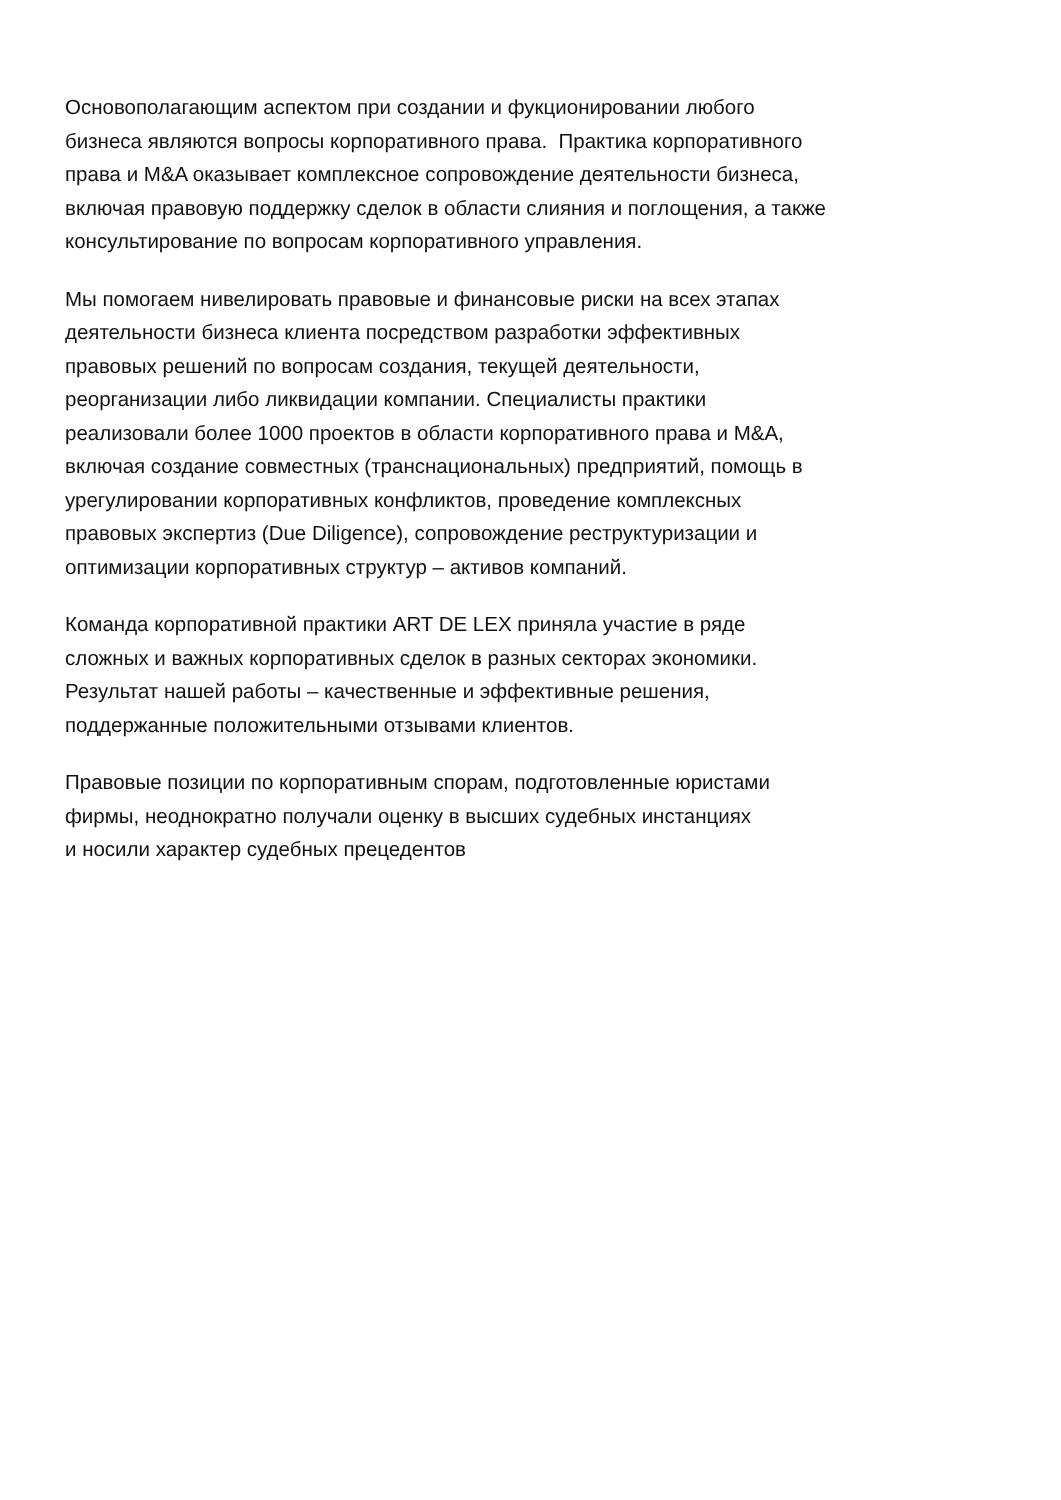Основополагающим аспектом при создании и фукционировании любого
бизнеса являются вопросы корпоративного права. Практика корпоративного
права и M&A оказывает комплексное сопровождение деятельности бизнеса,
включая правовую поддержку сделок в области слияния и поглощения, а также
консультирование по вопросам корпоративного управления.
Мы помогаем нивелировать правовые и финансовые риски на всех этапах
деятельности бизнеса клиента посредством разработки эффективных
правовых решений по вопросам создания, текущей деятельности,
реорганизации либо ликвидации компании. Специалисты практики
реализовали более 1000 проектов в области корпоративного права и M&A,
включая создание совместных (транснациональных) предприятий, помощь в
урегулировании корпоративных конфликтов, проведение комплексных
правовых экспертиз (Due Diligence), сопровождение реструктуризации и
оптимизации корпоративных структур – активов компаний.
Команда корпоративной практики ART DE LEX приняла участие в ряде
сложных и важных корпоративных сделок в разных секторах экономики.
Результат нашей работы – качественные и эффективные решения,
поддержанные положительными отзывами клиентов.
Правовые позиции по корпоративным спорам, подготовленные юристами
фирмы, неоднократно получали оценку в высших судебных инстанциях
и носили характер судебных прецедентов